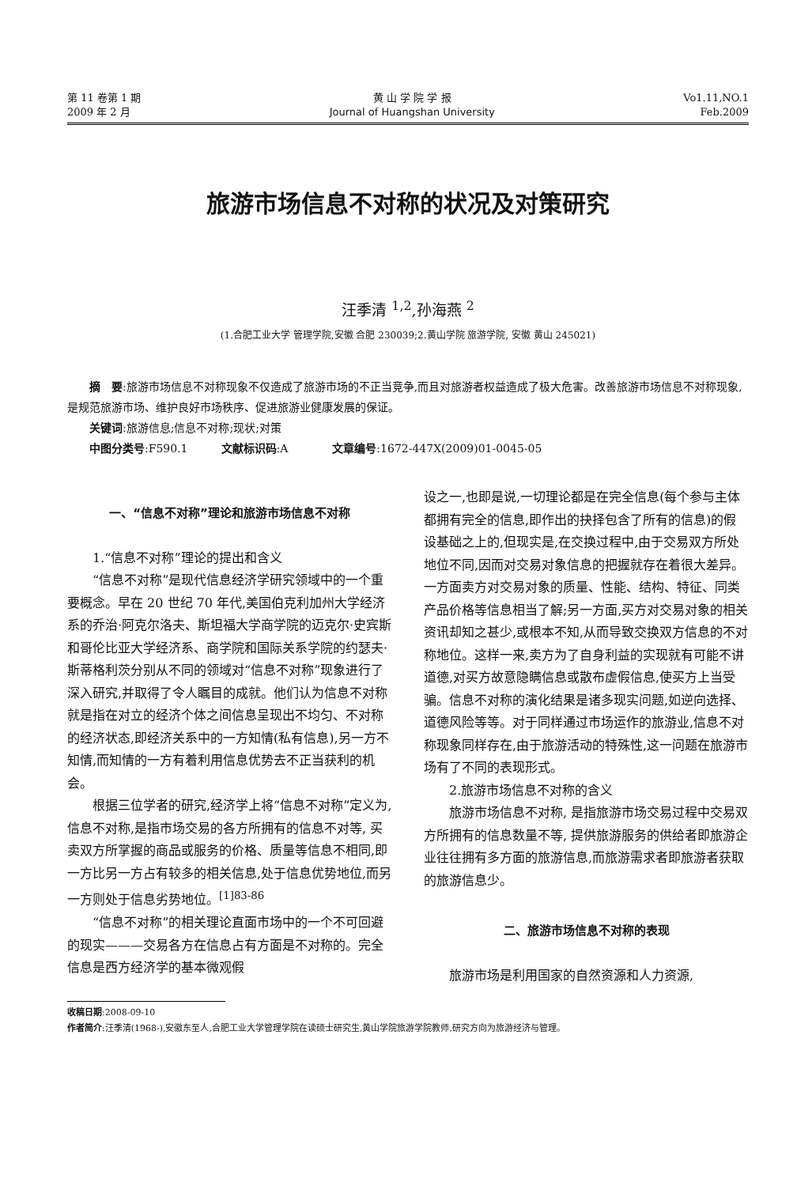第 11 卷第 1 期
2009 年 2 月
黄 山 学 院 学 报
Journal of Huangshan University
Vo1.11,NO.1
Feb.2009
旅游市场信息不对称的状况及对策研究
汪季清 <sup>1,2</sup>,孙海燕 <sup>2</sup>
(1.合肥工业大学 管理学院,安徽 合肥 230039;2.黄山学院 旅游学院, 安徽 黄山 245021)
　　摘　要:旅游市场信息不对称现象不仅造成了旅游市场的不正当竞争,而且对旅游者权益造成了极大危害。改善旅游市场信息不对称现象,是规范旅游市场、维护良好市场秩序、促进旅游业健康发展的保证。
　　关键词:旅游信息;信息不对称;现状;对策
　　中图分类号:F590.1　　　文献标识码:A　　　　文章编号:1672-447X(2009)01-0045-05
一、“信息不对称”理论和旅游市场信息不对称
1.“信息不对称”理论的提出和含义
“信息不对称”是现代信息经济学研究领域中的一个重要概念。早在 20 世纪 70 年代,美国伯克利加州大学经济系的乔治·阿克尔洛夫、斯坦福大学商学院的迈克尔·史宾斯和哥伦比亚大学经济系、商学院和国际关系学院的约瑟夫·斯蒂格利茨分别从不同的领域对“信息不对称”现象进行了深入研究,并取得了令人瞩目的成就。他们认为信息不对称就是指在对立的经济个体之间信息呈现出不均匀、不对称的经济状态,即经济关系中的一方知情(私有信息),另一方不知情,而知情的一方有着利用信息优势去不正当获利的机会。
根据三位学者的研究,经济学上将“信息不对称”定义为,信息不对称,是指市场交易的各方所拥有的信息不对等, 买卖双方所掌握的商品或服务的价格、质量等信息不相同,即一方比另一方占有较多的相关信息,处于信息优势地位,而另一方则处于信息劣势地位。<sup>[1]83-86</sup>
“信息不对称”的相关理论直面市场中的一个不可回避的现实———交易各方在信息占有方面是不对称的。完全信息是西方经济学的基本微观假
设之一,也即是说,一切理论都是在完全信息(每个参与主体都拥有完全的信息,即作出的抉择包含了所有的信息)的假设基础之上的,但现实是,在交换过程中,由于交易双方所处地位不同,因而对交易对象信息的把握就存在着很大差异。一方面卖方对交易对象的质量、性能、结构、特征、同类产品价格等信息相当了解;另一方面,买方对交易对象的相关资讯却知之甚少,或根本不知,从而导致交换双方信息的不对称地位。这样一来,卖方为了自身利益的实现就有可能不讲道德,对买方故意隐瞒信息或散布虚假信息,使买方上当受骗。信息不对称的演化结果是诸多现实问题,如逆向选择、道德风险等等。对于同样通过市场运作的旅游业,信息不对称现象同样存在,由于旅游活动的特殊性,这一问题在旅游市场有了不同的表现形式。
2.旅游市场信息不对称的含义
旅游市场信息不对称, 是指旅游市场交易过程中交易双方所拥有的信息数量不等, 提供旅游服务的供给者即旅游企业往往拥有多方面的旅游信息,而旅游需求者即旅游者获取的旅游信息少。
二、旅游市场信息不对称的表现
旅游市场是利用国家的自然资源和人力资源,
收稿日期:2008-09-10
作者简介:汪季清(1968-),安徽东至人,合肥工业大学管理学院在读硕士研究生,黄山学院旅游学院教师,研究方向为旅游经济与管理。